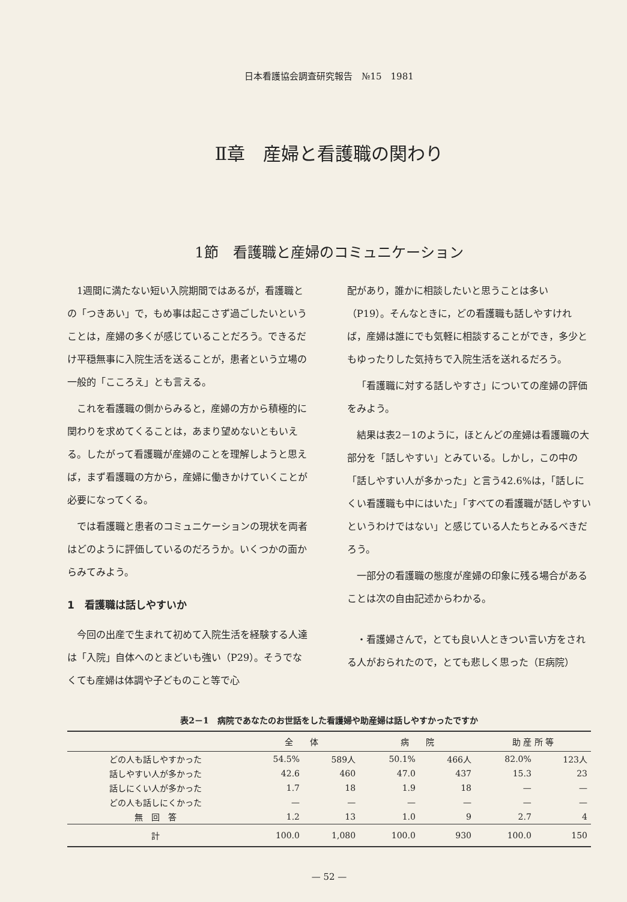日本看護協会調査研究報告　№15　1981
Ⅱ章　産婦と看護職の関わり
1節　看護職と産婦のコミュニケーション
1週間に満たない短い入院期間ではあるが，看護職との「つきあい」で，もめ事は起こさず過ごしたいということは，産婦の多くが感じていることだろう。できるだけ平穏無事に入院生活を送ることが，患者という立場の一般的「こころえ」とも言える。
これを看護職の側からみると，産婦の方から積極的に関わりを求めてくることは，あまり望めないともいえる。したがって看護職が産婦のことを理解しようと思えば，まず看護職の方から，産婦に働きかけていくことが必要になってくる。
では看護職と患者のコミュニケーションの現状を両者はどのように評価しているのだろうか。いくつかの面からみてみよう。
1　看護職は話しやすいか
今回の出産で生まれて初めて入院生活を経験する人達は「入院」自体へのとまどいも強い（P29）。そうでなくても産婦は体調や子どものこと等で心
配があり，誰かに相談したいと思うことは多い（P19）。そんなときに，どの看護職も話しやすければ，産婦は誰にでも気軽に相談することができ，多少ともゆったりした気持ちで入院生活を送れるだろう。
「看護職に対する話しやすさ」についての産婦の評価をみよう。
結果は表2－1のように，ほとんどの産婦は看護職の大部分を「話しやすい」とみている。しかし，この中の「話しやすい人が多かった」と言う42.6%は，「話しにくい看護職も中にはいた」「すべての看護職が話しやすいというわけではない」と感じている人たちとみるべきだろう。
一部分の看護職の態度が産婦の印象に残る場合があることは次の自由記述からわかる。
・看護婦さんで，とても良い人ときつい言い方をされる人がおられたので，とても悲しく思った（E病院）
表2－1　病院であなたのお世話をした看護婦や助産婦は話しやすかったですか
| | 全 体 | | 病 院 | | 助 産 所 等 | |
| --- | --- | --- | --- | --- | --- | --- |
| どの人も話しやすかった | 54.5% | 589人 | 50.1% | 466人 | 82.0% | 123人 |
| 話しやすい人が多かった | 42.6 | 460 | 47.0 | 437 | 15.3 | 23 |
| 話しにくい人が多かった | 1.7 | 18 | 1.9 | 18 | — | — |
| どの人も話しにくかった | — | — | — | — | — | — |
| 無 回 答 | 1.2 | 13 | 1.0 | 9 | 2.7 | 4 |
| 計 | 100.0 | 1,080 | 100.0 | 930 | 100.0 | 150 |
— 52 —